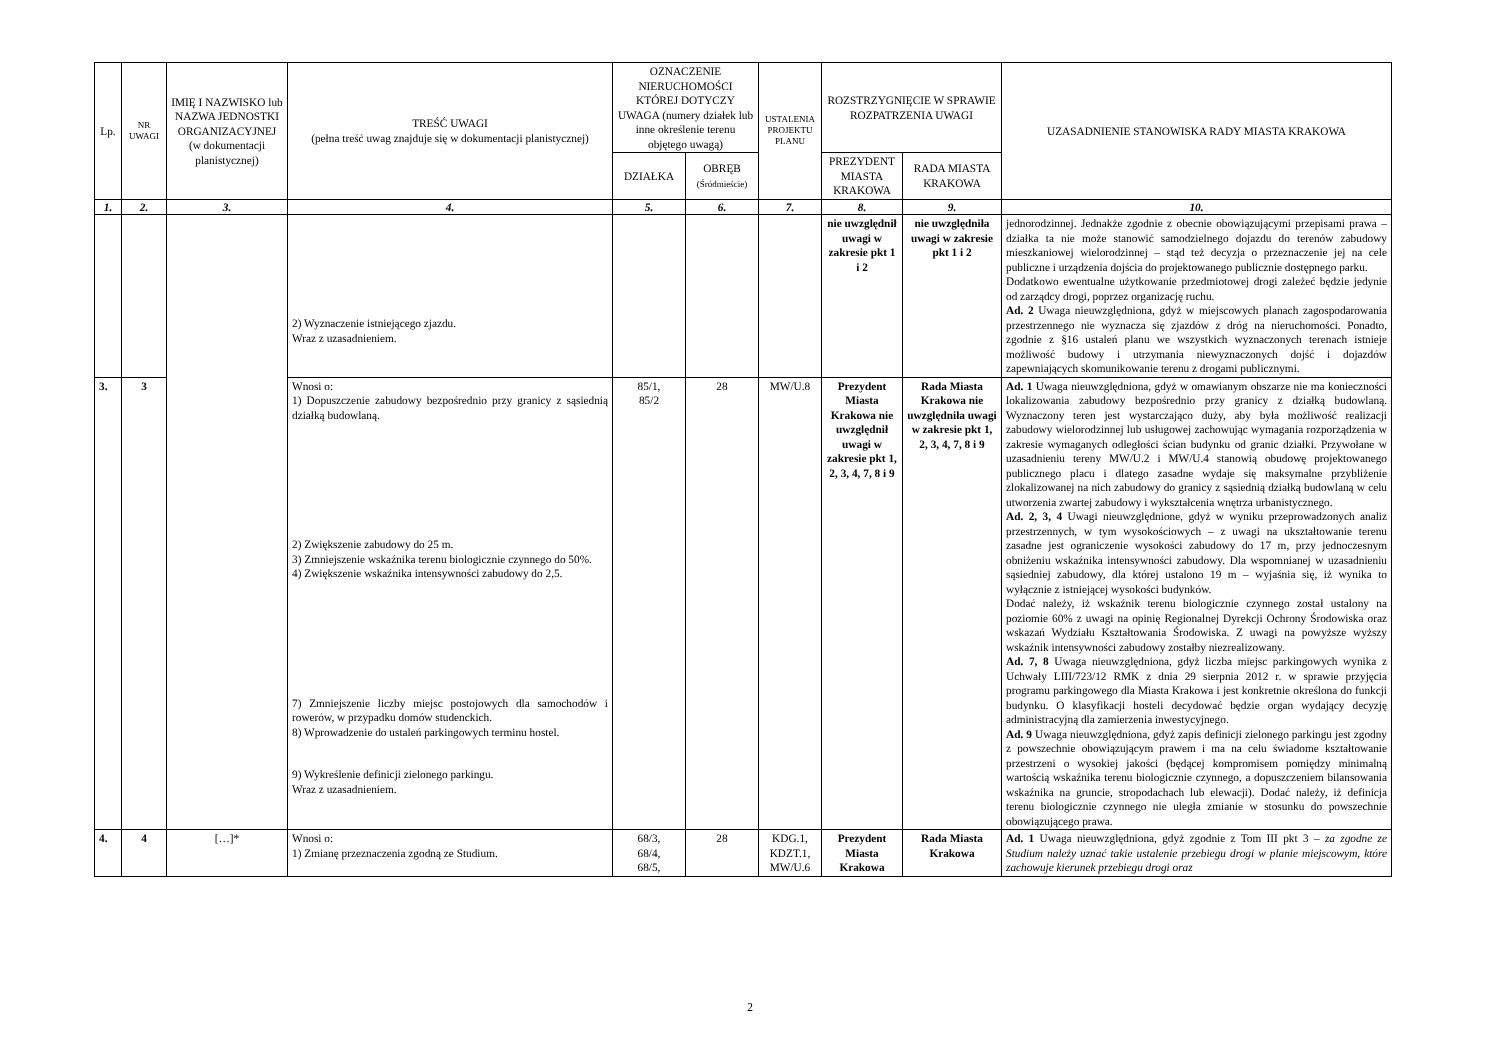| Lp. | NR UWAGI | IMIĘ I NAZWISKO lub NAZWA JEDNOSTKI ORGANIZACYJNEJ (w dokumentacji planistycznej) | TREŚĆ UWAGI (pełna treść uwag znajduje się w dokumentacji planistycznej) | OZNACZENIE NIERUCHOMOŚCI KTÓREJ DOTYCZY UWAGA (numery działek lub inne określenie terenu objętego uwagą) | | USTALENIA PROJEKTU PLANU | ROZSTRZYGNIĘCIE W SPRAWIE ROZPATRZENIA UWAGI | | UZASADNIENIE STANOWISKA RADY MIASTA KRAKOWA |
| --- | --- | --- | --- | --- | --- | --- | --- | --- | --- |
| | | | | DZIAŁKA | OBRĘB (Śródmieście) | | PREZYDENT MIASTA KRAKOWA | RADA MIASTA KRAKOWA | |
| 1. | 2. | 3. | 4. | 5. | 6. | 7. | 8. | 9. | 10. |
| | | | 2) Wyznaczenie istniejącego zjazdu. Wraz z uzasadnieniem. | | | | nie uwzględnił uwagi w zakresie pkt 1 i 2 | nie uwzględniła uwagi w zakresie pkt 1 i 2 | jednorodzinnej. Jednakże zgodnie z obecnie obowiązującymi przepisami prawa – działka ta nie może stanowić samodzielnego dojazdu do terenów zabudowy mieszkaniowej wielorodzinnej – stąd też decyzja o przeznaczenie jej na cele publiczne i urządzenia dojścia do projektowanego publicznie dostępnego parku. Dodatkowo ewentualne użytkowanie przedmiotowej drogi zależeć będzie jedynie od zarządcy drogi, poprzez organizację ruchu. Ad. 2 Uwaga nieuwzględniona, gdyż w miejscowych planach zagospodarowania przestrzennego nie wyznacza się zjazdów z dróg na nieruchomości. Ponadto, zgodnie z §16 ustaleń planu we wszystkich wyznaczonych terenach istnieje możliwość budowy i utrzymania niewyznaczonych dojść i dojazdów zapewniających skomunikowanie terenu z drogami publicznymi. |
| 3. | 3 | | Wnosi o: 1) Dopuszczenie zabudowy bezpośrednio przy granicy z sąsiednią działką budowlaną. 2) Zwiększenie zabudowy do 25 m. 3) Zmniejszenie wskaźnika terenu biologicznie czynnego do 50%. 4) Zwiększenie wskaźnika intensywności zabudowy do 2,5. 7) Zmniejszenie liczby miejsc postojowych dla samochodów i rowerów, w przypadku domów studenckich. 8) Wprowadzenie do ustaleń parkingowych terminu hostel. 9) Wykreślenie definicji zielonego parkingu. Wraz z uzasadnieniem. | 85/1, 85/2 | 28 | MW/U.8 | Prezydent Miasta Krakowa nie uwzględnił uwagi w zakresie pkt 1, 2, 3, 4, 7, 8 i 9 | Rada Miasta Krakowa nie uwzględniła uwagi w zakresie pkt 1, 2, 3, 4, 7, 8 i 9 | Ad. 1 Uwaga nieuwzględniona, gdyż w omawianym obszarze nie ma konieczności lokalizowania zabudowy bezpośrednio przy granicy z działką budowlaną. Wyznaczony teren jest wystarczająco duży, aby była możliwość realizacji zabudowy wielorodzinnej lub usługowej zachowując wymagania rozporządzenia w zakresie wymaganych odległości ścian budynku od granic działki. Przywołane w uzasadnieniu tereny MW/U.2 i MW/U.4 stanowią obudowę projektowanego publicznego placu i dlatego zasadne wydaje się maksymalne przybliżenie zlokalizowanej na nich zabudowy do granicy z sąsiednią działką budowlaną w celu utworzenia zwartej zabudowy i wykształcenia wnętrza urbanistycznego. Ad. 2, 3, 4 Uwagi nieuwzględnione, gdyż w wyniku przeprowadzonych analiz przestrzennych, w tym wysokościowych – z uwagi na ukształtowanie terenu zasadne jest ograniczenie wysokości zabudowy do 17 m, przy jednoczesnym obniżeniu wskaźnika intensywności zabudowy. Dla wspomnianej w uzasadnieniu sąsiedniej zabudowy, dla której ustalono 19 m – wyjaśnia się, iż wynika to wyłącznie z istniejącej wysokości budynków. Dodać należy, iż wskaźnik terenu biologicznie czynnego został ustalony na poziomie 60% z uwagi na opinię Regionalnej Dyrekcji Ochrony Środowiska oraz wskazań Wydziału Kształtowania Środowiska. Z uwagi na powyższe wyższy wskaźnik intensywności zabudowy zostałby niezrealizowany. Ad. 7, 8 Uwaga nieuwzględniona, gdyż liczba miejsc parkingowych wynika z Uchwały LIII/723/12 RMK z dnia 29 sierpnia 2012 r. w sprawie przyjęcia programu parkingowego dla Miasta Krakowa i jest konkretnie określona do funkcji budynku. O klasyfikacji hosteli decydować będzie organ wydający decyzję administracyjną dla zamierzenia inwestycyjnego. Ad. 9 Uwaga nieuwzględniona, gdyż zapis definicji zielonego parkingu jest zgodny z powszechnie obowiązującym prawem i ma na celu świadome kształtowanie przestrzeni o wysokiej jakości (będącej kompromisem pomiędzy minimalną wartością wskaźnika terenu biologicznie czynnego, a dopuszczeniem bilansowania wskaźnika na gruncie, stropodachach lub elewacji). Dodać należy, iż definicja terenu biologicznie czynnego nie uległa zmianie w stosunku do powszechnie obowiązującego prawa. |
| 4. | 4 | […]* | Wnosi o: 1) Zmianę przeznaczenia zgodną ze Studium. | 68/3, 68/4, 68/5, | 28 | KDG.1, KDZT.1, MW/U.6 | Prezydent Miasta Krakowa | Rada Miasta Krakowa | Ad. 1 Uwaga nieuwzględniona, gdyż zgodnie z Tom III pkt 3 – za zgodne ze Studium należy uznać takie ustalenie przebiegu drogi w planie miejscowym, które zachowuje kierunek przebiegu drogi oraz |
2